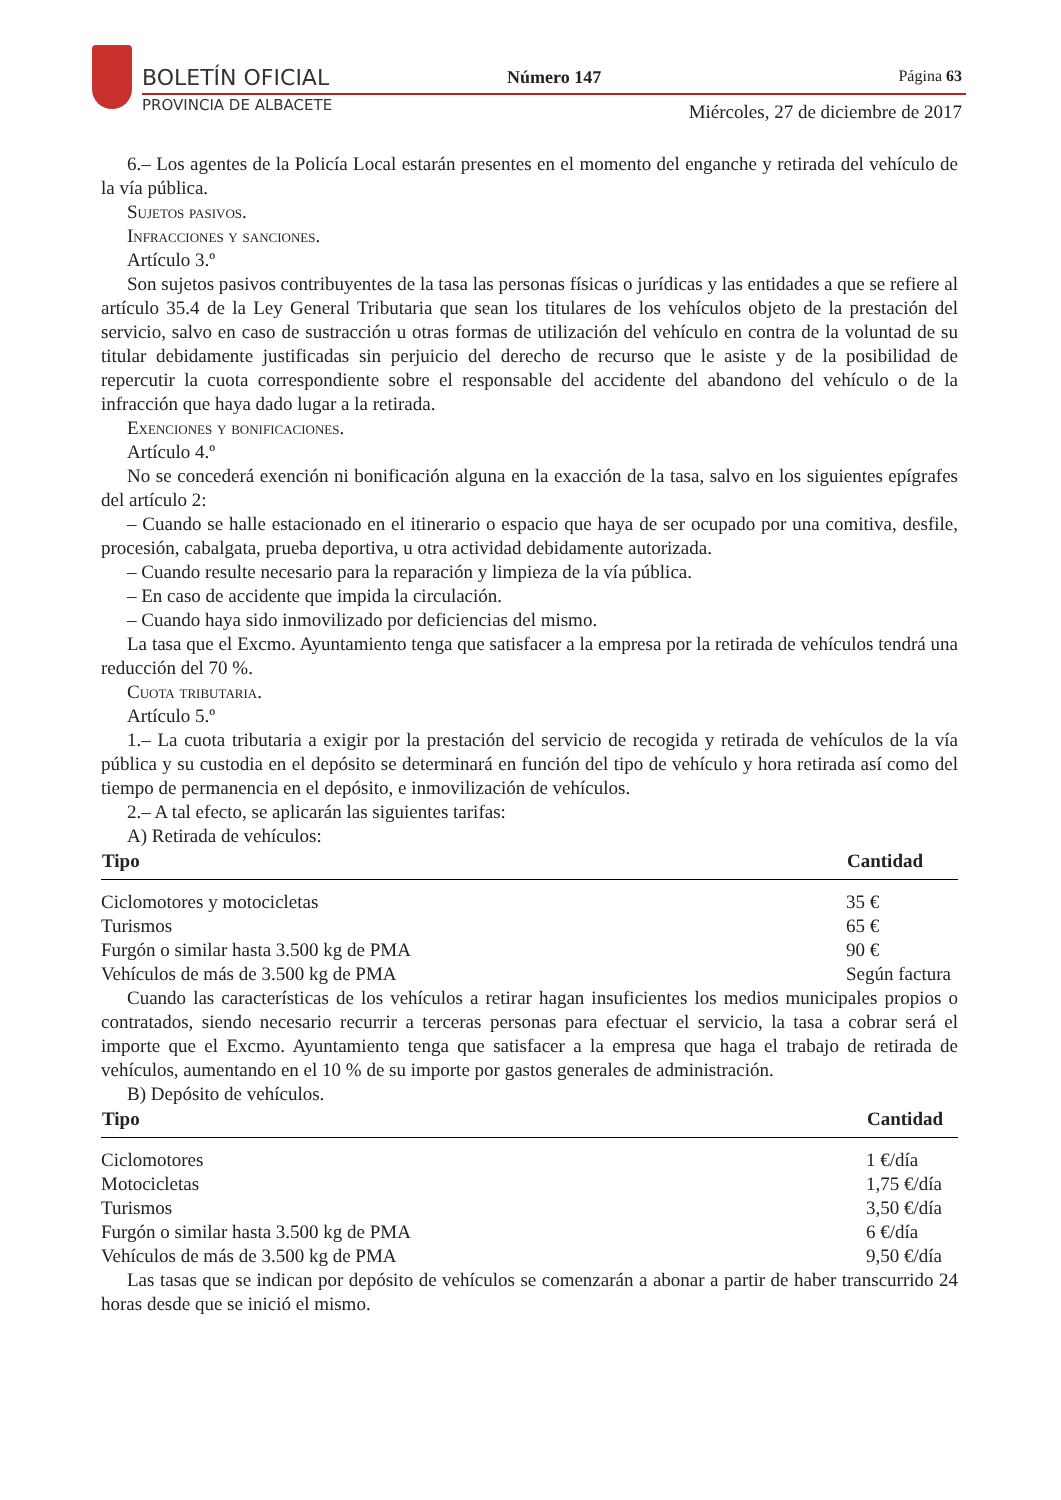BOLETÍN OFICIAL
PROVINCIA DE ALBACETE
Número 147 Página 63
Miércoles, 27 de diciembre de 2017
6.– Los agentes de la Policía Local estarán presentes en el momento del enganche y retirada del vehículo de la vía pública.
Sujetos pasivos.
Infracciones y sanciones.
Artículo 3.º
Son sujetos pasivos contribuyentes de la tasa las personas físicas o jurídicas y las entidades a que se refiere al artículo 35.4 de la Ley General Tributaria que sean los titulares de los vehículos objeto de la prestación del servicio, salvo en caso de sustracción u otras formas de utilización del vehículo en contra de la voluntad de su titular debidamente justificadas sin perjuicio del derecho de recurso que le asiste y de la posibilidad de repercutir la cuota correspondiente sobre el responsable del accidente del abandono del vehículo o de la infracción que haya dado lugar a la retirada.
Exenciones y bonificaciones.
Artículo 4.º
No se concederá exención ni bonificación alguna en la exacción de la tasa, salvo en los siguientes epígrafes del artículo 2:
– Cuando se halle estacionado en el itinerario o espacio que haya de ser ocupado por una comitiva, desfile, procesión, cabalgata, prueba deportiva, u otra actividad debidamente autorizada.
– Cuando resulte necesario para la reparación y limpieza de la vía pública.
– En caso de accidente que impida la circulación.
– Cuando haya sido inmovilizado por deficiencias del mismo.
La tasa que el Excmo. Ayuntamiento tenga que satisfacer a la empresa por la retirada de vehículos tendrá una reducción del 70 %.
Cuota tributaria.
Artículo 5.º
1.– La cuota tributaria a exigir por la prestación del servicio de recogida y retirada de vehículos de la vía pública y su custodia en el depósito se determinará en función del tipo de vehículo y hora retirada así como del tiempo de permanencia en el depósito, e inmovilización de vehículos.
2.– A tal efecto, se aplicarán las siguientes tarifas:
A) Retirada de vehículos:
| Tipo | Cantidad |
| --- | --- |
| Ciclomotores y motocicletas | 35 € |
| Turismos | 65 € |
| Furgón o similar hasta 3.500 kg de PMA | 90 € |
| Vehículos de más de 3.500 kg de PMA | Según factura |
Cuando las características de los vehículos a retirar hagan insuficientes los medios municipales propios o contratados, siendo necesario recurrir a terceras personas para efectuar el servicio, la tasa a cobrar será el importe que el Excmo. Ayuntamiento tenga que satisfacer a la empresa que haga el trabajo de retirada de vehículos, aumentando en el 10 % de su importe por gastos generales de administración.
B) Depósito de vehículos.
| Tipo | Cantidad |
| --- | --- |
| Ciclomotores | 1 €/día |
| Motocicletas | 1,75 €/día |
| Turismos | 3,50 €/día |
| Furgón o similar hasta 3.500 kg de PMA | 6 €/día |
| Vehículos de más de 3.500 kg de PMA | 9,50 €/día |
Las tasas que se indican por depósito de vehículos se comenzarán a abonar a partir de haber transcurrido 24 horas desde que se inició el mismo.